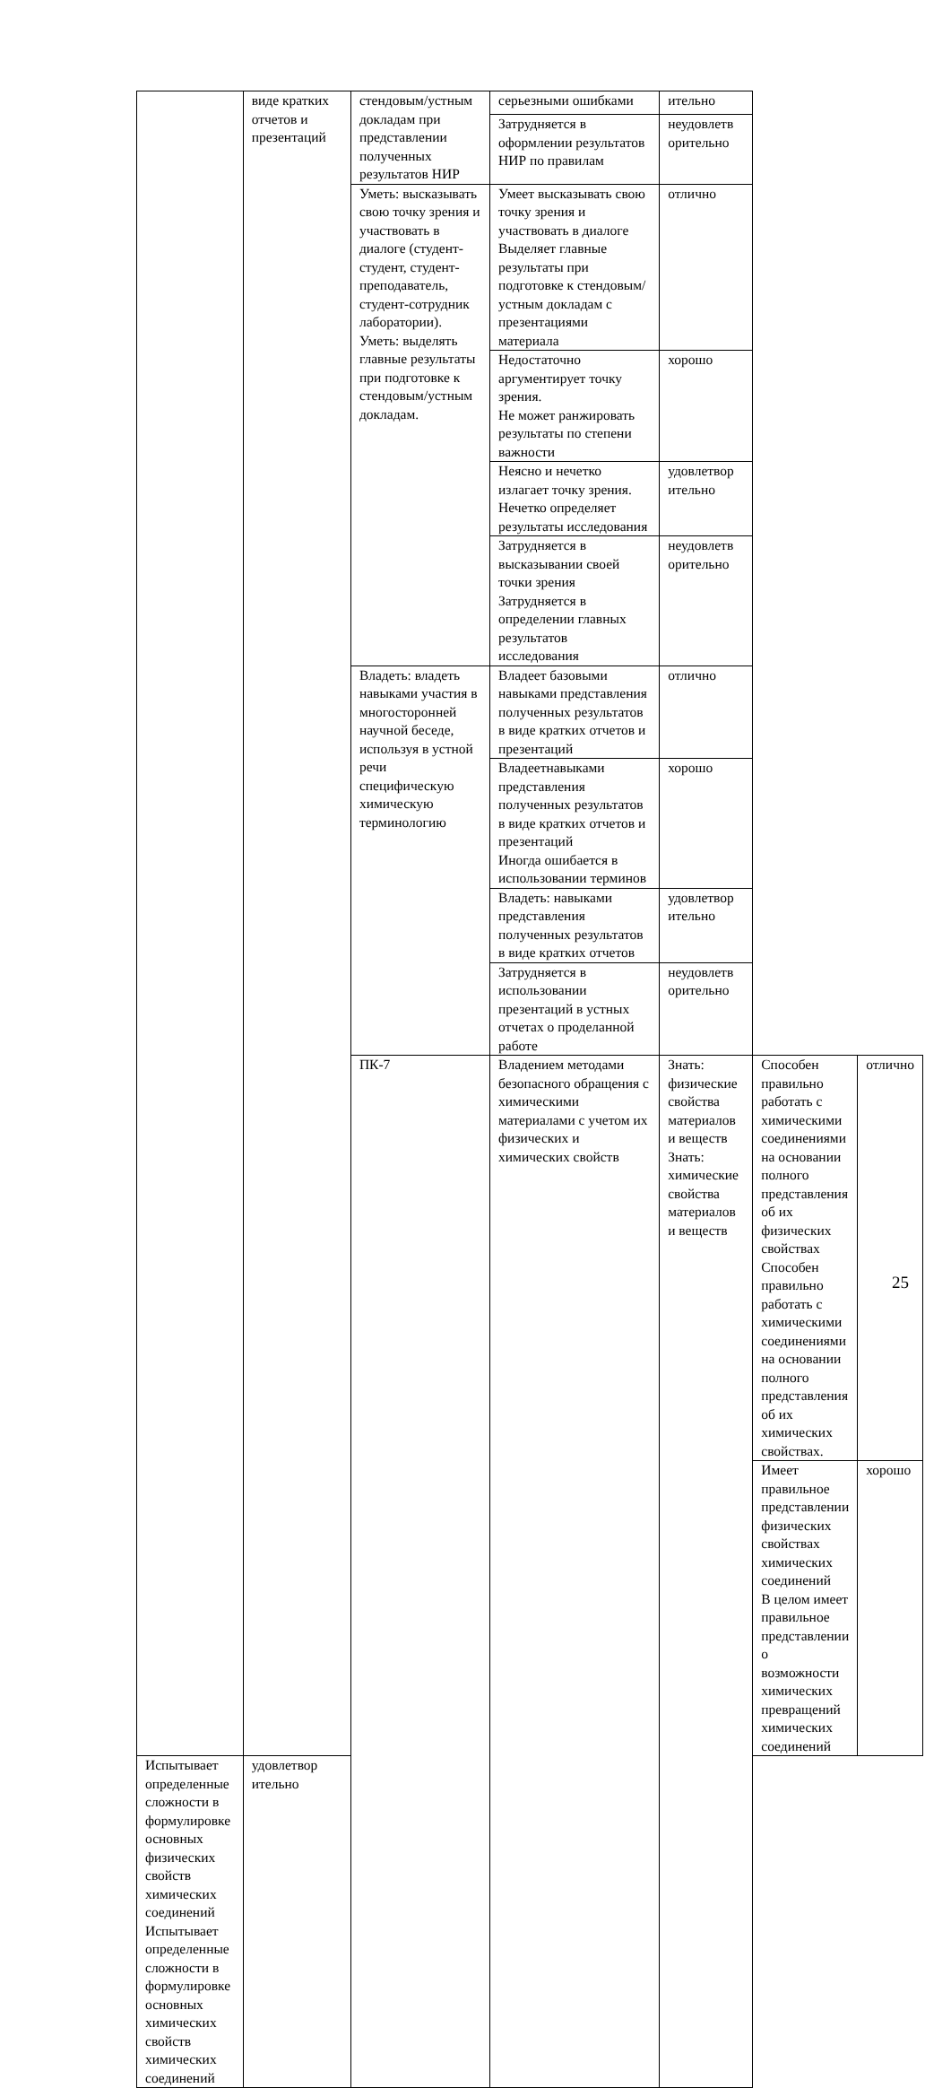| | виде кратких отчетов и презентаций | стендовым/устным докладам при представлении полученных результатов НИР | серьезными ошибками | ительно | | |
| | | | Затрудняется в оформлении результатов НИР по правилам | неудовлетв орительно | | |
| | | Уметь: высказывать свою точку зрения и участвовать в диалоге (студент-студент, студент-преподаватель, студент-сотрудник лаборатории). Уметь: выделять главные результаты при подготовке к стендовым/устным докладам. | Умеет высказывать свою точку зрения и участвовать в диалоге Выделяет главные результаты при подготовке к стендовым/устным докладам с презентациями материала | отлично | | |
| | | | Недостаточно аргументирует точку зрения. Не может ранжировать результаты по степени важности | хорошо | | |
| | | | Неясно и нечетко излагает точку зрения. Нечетко определяет результаты исследования | удовлетвор ительно | | |
| | | | Затрудняется в высказывании своей точки зрения Затрудняется в определении главных результатов исследования | неудовлетв орительно | | |
| | | Владеть: владеть навыками участия в многосторонней научной беседе, используя в устной речи специфическую химическую терминологию | Владеет базовыми навыками представления полученных результатов в виде кратких отчетов и презентаций | отлично | | |
| | | | Владеетнавыками представления полученных результатов в виде кратких отчетов и презентаций Иногда ошибается в использовании терминов | хорошо | | |
| | | | Владеть: навыками представления полученных результатов в виде кратких отчетов | удовлетвор ительно | | |
| | | | Затрудняется в использовании презентаций в устных отчетах о проделанной работе | неудовлетв орительно | | |
| | | ПК-7 | Владением методами безопасного обращения с химическими материалами с учетом их физических и химических свойств | Знать: физические свойства материалов и веществ Знать: химические свойства материалов и веществ | Способен правильно работать с химическими соединениями на основании полного представления об их физических свойствах Способен правильно работать с химическими соединениями на основании полного представления об их химических свойствах. | отлично |
| | | | | | Имеет правильное представлении физических свойствах химических соединений В целом имеет правильное представлении о возможности химических превращений химических соединений | хорошо |
| Испытывает определенные сложности в формулировке основных физических свойств химических соединений Испытывает определенные сложности в формулировке основных химических свойств химических соединений | удовлетвор ительно | | | | | |
25